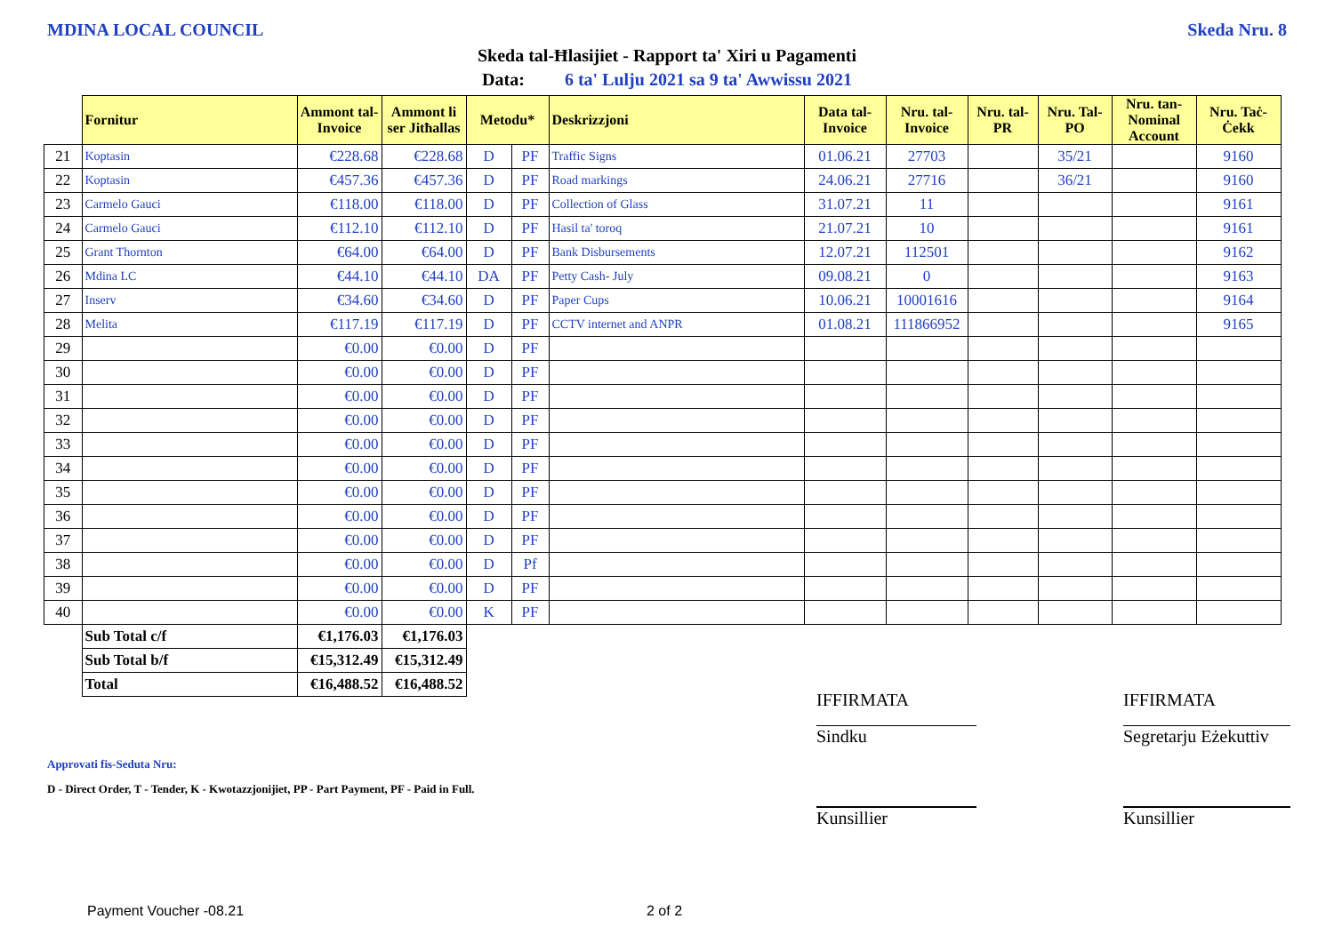MDINA LOCAL COUNCIL Skeda Nru. 8
Skeda tal-Ħlasijiet - Rapport ta' Xiri u Pagamenti
Data: 6 ta' Lulju 2021 sa 9 ta' Awwissu 2021
| | Fornitur | Ammont tal-Invoice | Ammont li ser Jitħallas | Metodu* | | Deskrizzjoni | Data tal-Invoice | Nru. tal-Invoice | Nru. tal-PR | Nru. Tal-PO | Nru. tan-Nominal Account | Nru. Taċ-Ċekk |
| 21 | Koptasin | €228.68 | €228.68 | D | PF | Traffic Signs | 01.06.21 | 27703 | | 35/21 | | 9160 |
| 22 | Koptasin | €457.36 | €457.36 | D | PF | Road markings | 24.06.21 | 27716 | | 36/21 | | 9160 |
| 23 | Carmelo Gauci | €118.00 | €118.00 | D | PF | Collection of Glass | 31.07.21 | 11 | | | | 9161 |
| 24 | Carmelo Gauci | €112.10 | €112.10 | D | PF | Hasil ta' toroq | 21.07.21 | 10 | | | | 9161 |
| 25 | Grant Thornton | €64.00 | €64.00 | D | PF | Bank Disbursements | 12.07.21 | 112501 | | | | 9162 |
| 26 | Mdina LC | €44.10 | €44.10 | DA | PF | Petty Cash- July | 09.08.21 | 0 | | | | 9163 |
| 27 | Inserv | €34.60 | €34.60 | D | PF | Paper Cups | 10.06.21 | 10001616 | | | | 9164 |
| 28 | Melita | €117.19 | €117.19 | D | PF | CCTV internet and ANPR | 01.08.21 | 111866952 | | | | 9165 |
| 29 | | €0.00 | €0.00 | D | PF | | | | | | | |
| 30 | | €0.00 | €0.00 | D | PF | | | | | | | |
| 31 | | €0.00 | €0.00 | D | PF | | | | | | | |
| 32 | | €0.00 | €0.00 | D | PF | | | | | | | |
| 33 | | €0.00 | €0.00 | D | PF | | | | | | | |
| 34 | | €0.00 | €0.00 | D | PF | | | | | | | |
| 35 | | €0.00 | €0.00 | D | PF | | | | | | | |
| 36 | | €0.00 | €0.00 | D | PF | | | | | | | |
| 37 | | €0.00 | €0.00 | D | PF | | | | | | | |
| 38 | | €0.00 | €0.00 | D | Pf | | | | | | | |
| 39 | | €0.00 | €0.00 | D | PF | | | | | | | |
| 40 | | €0.00 | €0.00 | K | PF | | | | | | | |
| | Sub Total c/f | €1,176.03 | €1,176.03 | | | | | | | | | |
| | Sub Total b/f | €15,312.49 | €15,312.49 | | | | | | | | | |
| | Total | €16,488.52 | €16,488.52 | | | | | | | | | |
IFFIRMATA IFFIRMATA
Sindku
Segretarju Eżekuttiv
Kunsillier Kunsillier
Approvati fis-Seduta Nru:
D - Direct Order, T - Tender, K - Kwotazzjonijiet, PP - Part Payment, PF - Paid in Full.
Payment Voucher -08.21 2 of 2